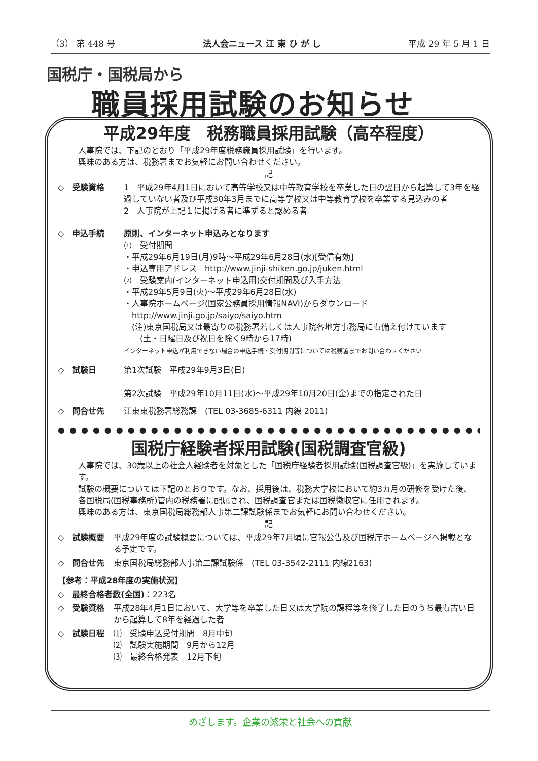（3） 第 448 号 法人会ニュース 江 東 ひ が し 平成 29 年 5 月 1 日
国税庁・国税局から
職員採用試験のお知らせ
平成29年度　税務職員採用試験（高卒程度）
人事院では、下記のとおり「平成29年度税務職員採用試験」を行います。
興味のある方は、税務署までお気軽にお問い合わせください。
記
◇　受験資格 1　平成29年4月1日において高等学校又は中等教育学校を卒業した日の翌日から起算して3年を経過していない者及び平成30年3月までに高等学校又は中等教育学校を卒業する見込みの者
2　人事院が上記１に掲げる者に準ずると認める者
◇　申込手続 原則、インターネット申込みとなります
⑴　受付期間
・平成29年6月19日(月)9時～平成29年6月28日(水)[受信有効]
・申込専用アドレス　http://www.jinji-shiken.go.jp/juken.html
⑵　受験案内(インターネット申込用)交付期間及び入手方法
・平成29年5月9日(火)～平成29年6月28日(水)
・人事院ホームページ(国家公務員採用情報NAVI)からダウンロード
　http://www.jinji.go.jp/saiyo/saiyo.htm
　(注)東京国税局又は最寄りの税務署若しくは人事院各地方事務局にも備え付けています
　　(土・日曜日及び祝日を除く9時から17時)
インターネット申込が利用できない場合の申込手続・受付期間等については税務署までお問い合わせください
◇　試験日 第1次試験　平成29年9月3日(日)
第2次試験　平成29年10月11日(水)～平成29年10月20日(金)までの指定された日
◇　問合せ先 江東東税務署総務課　(TEL 03-3685-6311 内線 2011)
●●●●●●●●●●●●●●●●●●●●●●●●●●●●●●●●●●●●●●●●●●
国税庁経験者採用試験(国税調査官級)
人事院では、30歳以上の社会人経験者を対象とした「国税庁経験者採用試験(国税調査官級)」を実施しています。
試験の概要については下記のとおりです。なお、採用後は、税務大学校において約3カ月の研修を受けた後、各国税局(国税事務所)管内の税務署に配属され、国税調査官または国税徴収官に任用されます。
興味のある方は、東京国税局総務部人事第二課試験係までお気軽にお問い合わせください。
記
◇　試験概要 平成29年度の試験概要については、平成29年7月頃に官報公告及び国税庁ホームページへ掲載となる予定です。
◇　問合せ先 東京国税局総務部人事第二課試験係　(TEL 03-3542-2111 内線2163)
【参考：平成28年度の実施状況】
◇　最終合格者数(全国) ：223名
◇　受験資格 平成28年4月1日において、大学等を卒業した日又は大学院の課程等を修了した日のうち最も古い日から起算して8年を経過した者
◇　試験日程 ⑴　受験申込受付期間　8月中旬
⑵　試験実施期間　9月から12月
⑶　最終合格発表　12月下旬
めざします。企業の繁栄と社会への貢献